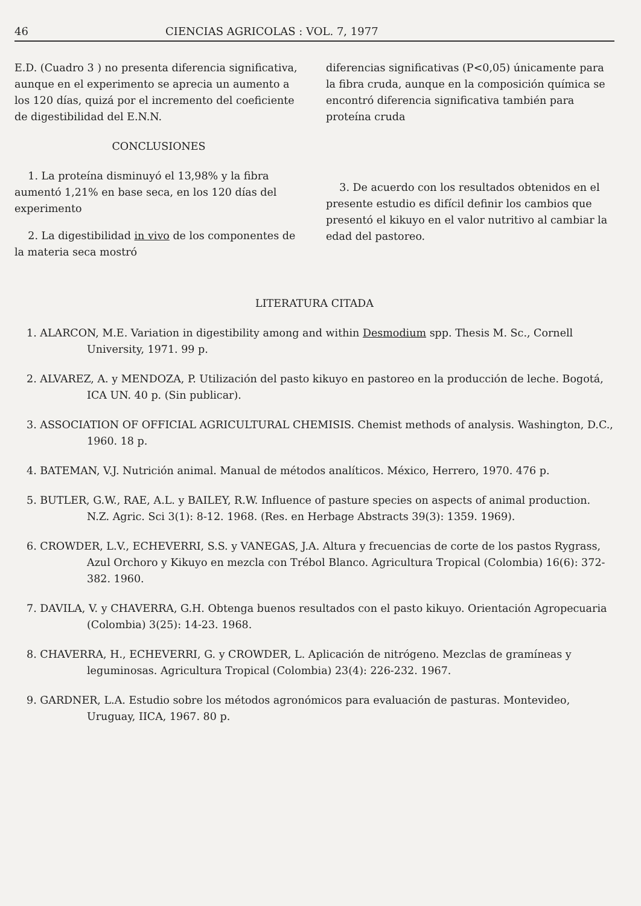46 CIENCIAS AGRICOLAS : VOL. 7, 1977
E.D. (Cuadro 3 ) no presenta diferencia significativa, aunque en el experimento se aprecia un aumento a los 120 días, quizá por el incremento del coeficiente de digestibilidad del E.N.N.
CONCLUSIONES
1. La proteína disminuyó el 13,98% y la fibra aumentó 1,21% en base seca, en los 120 días del experimento
2. La digestibilidad in vivo de los componentes de la materia seca mostró
diferencias significativas (P<0,05) únicamente para la fibra cruda, aunque en la composición química se encontró diferencia significativa también para proteína cruda
3. De acuerdo con los resultados obtenidos en el presente estudio es difícil definir los cambios que presentó el kikuyo en el valor nutritivo al cambiar la edad del pastoreo.
LITERATURA CITADA
1. ALARCON, M.E. Variation in digestibility among and within Desmodium spp. Thesis M. Sc., Cornell University, 1971. 99 p.
2. ALVAREZ, A. y MENDOZA, P. Utilización del pasto kikuyo en pastoreo en la producción de leche. Bogotá, ICA UN. 40 p. (Sin publicar).
3. ASSOCIATION OF OFFICIAL AGRICULTURAL CHEMISIS. Chemist methods of analysis. Washington, D.C., 1960. 18 p.
4. BATEMAN, V.J. Nutrición animal. Manual de métodos analíticos. México, Herrero, 1970. 476 p.
5. BUTLER, G.W., RAE, A.L. y BAILEY, R.W. Influence of pasture species on aspects of animal production. N.Z. Agric. Sci 3(1): 8-12. 1968. (Res. en Herbage Abstracts 39(3): 1359. 1969).
6. CROWDER, L.V., ECHEVERRI, S.S. y VANEGAS, J.A. Altura y frecuencias de corte de los pastos Rygrass, Azul Orchoro y Kikuyo en mezcla con Trébol Blanco. Agricultura Tropical (Colombia) 16(6): 372-382. 1960.
7. DAVILA, V. y CHAVERRA, G.H. Obtenga buenos resultados con el pasto kikuyo. Orientación Agropecuaria (Colombia) 3(25): 14-23. 1968.
8. CHAVERRA, H., ECHEVERRI, G. y CROWDER, L. Aplicación de nitrógeno. Mezclas de gramíneas y leguminosas. Agricultura Tropical (Colombia) 23(4): 226-232. 1967.
9. GARDNER, L.A. Estudio sobre los métodos agronómicos para evaluación de pasturas. Montevideo, Uruguay, IICA, 1967. 80 p.